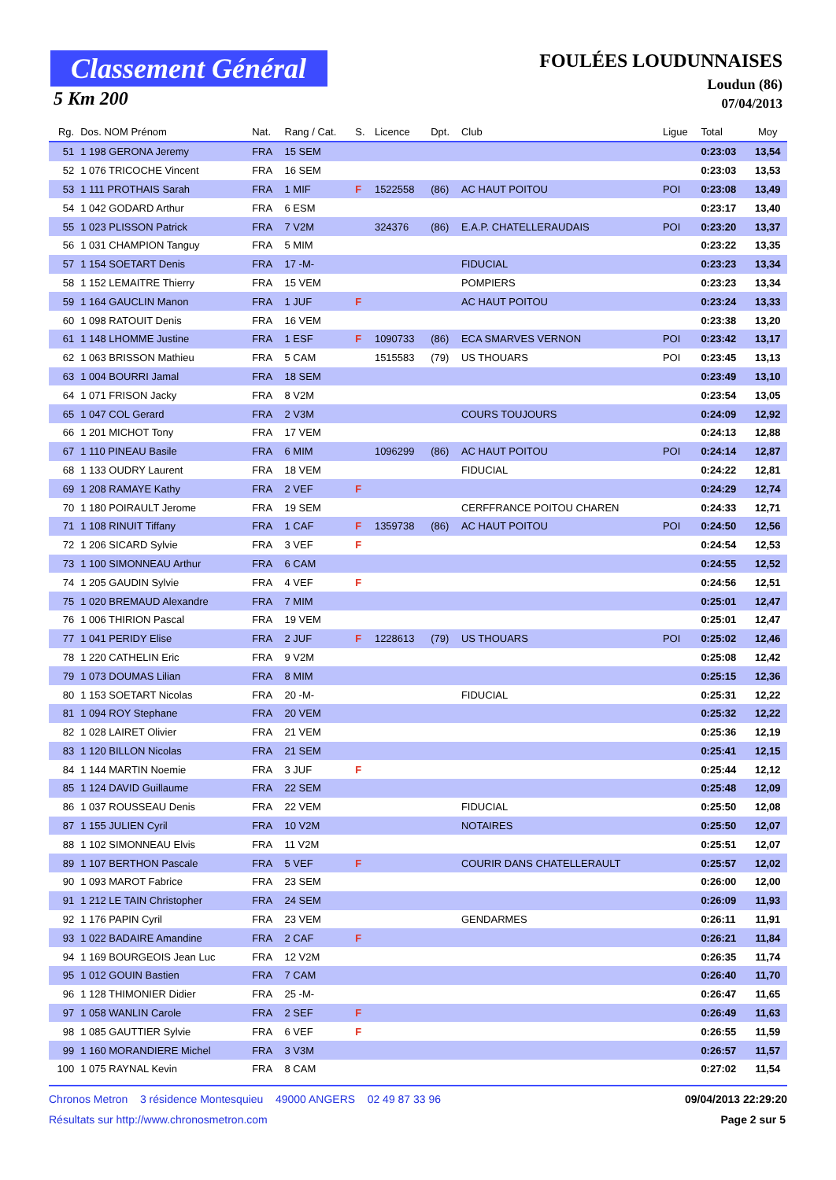Classement Général
5 Km 200
FOULÉES LOUDUNNAISES
Loudun (86)
07/04/2013
| Rg. | Dos. NOM Prénom | Nat. | Rang / Cat. | S. | Licence | Dpt. | Club | Ligue | Total | Moy |
| --- | --- | --- | --- | --- | --- | --- | --- | --- | --- | --- |
| 51 | 1 198 GERONA Jeremy | FRA | 15 SEM | | | | | | 0:23:03 | 13,54 |
| 52 | 1 076 TRICOCHE Vincent | FRA | 16 SEM | | | | | | 0:23:03 | 13,53 |
| 53 | 1 111 PROTHAIS Sarah | FRA | 1 MIF | F | 1522558 | (86) | AC HAUT POITOU | POI | 0:23:08 | 13,49 |
| 54 | 1 042 GODARD Arthur | FRA | 6 ESM | | | | | | 0:23:17 | 13,40 |
| 55 | 1 023 PLISSON Patrick | FRA | 7 V2M | | 324376 | (86) | E.A.P. CHATELLERAUDAIS | POI | 0:23:20 | 13,37 |
| 56 | 1 031 CHAMPION Tanguy | FRA | 5 MIM | | | | | | 0:23:22 | 13,35 |
| 57 | 1 154 SOETART Denis | FRA | 17 -M- | | | | FIDUCIAL | | 0:23:23 | 13,34 |
| 58 | 1 152 LEMAITRE Thierry | FRA | 15 VEM | | | | POMPIERS | | 0:23:23 | 13,34 |
| 59 | 1 164 GAUCLIN Manon | FRA | 1 JUF | F | | | AC HAUT POITOU | | 0:23:24 | 13,33 |
| 60 | 1 098 RATOUIT Denis | FRA | 16 VEM | | | | | | 0:23:38 | 13,20 |
| 61 | 1 148 LHOMME Justine | FRA | 1 ESF | F | 1090733 | (86) | ECA SMARVES VERNON | POI | 0:23:42 | 13,17 |
| 62 | 1 063 BRISSON Mathieu | FRA | 5 CAM | | 1515583 | (79) | US THOUARS | POI | 0:23:45 | 13,13 |
| 63 | 1 004 BOURRI Jamal | FRA | 18 SEM | | | | | | 0:23:49 | 13,10 |
| 64 | 1 071 FRISON Jacky | FRA | 8 V2M | | | | | | 0:23:54 | 13,05 |
| 65 | 1 047 COL Gerard | FRA | 2 V3M | | | | COURS TOUJOURS | | 0:24:09 | 12,92 |
| 66 | 1 201 MICHOT Tony | FRA | 17 VEM | | | | | | 0:24:13 | 12,88 |
| 67 | 1 110 PINEAU Basile | FRA | 6 MIM | | 1096299 | (86) | AC HAUT POITOU | POI | 0:24:14 | 12,87 |
| 68 | 1 133 OUDRY Laurent | FRA | 18 VEM | | | | FIDUCIAL | | 0:24:22 | 12,81 |
| 69 | 1 208 RAMAYE Kathy | FRA | 2 VEF | F | | | | | 0:24:29 | 12,74 |
| 70 | 1 180 POIRAULT Jerome | FRA | 19 SEM | | | | CERFFRANCE POITOU CHAREN | | 0:24:33 | 12,71 |
| 71 | 1 108 RINUIT Tiffany | FRA | 1 CAF | F | 1359738 | (86) | AC HAUT POITOU | POI | 0:24:50 | 12,56 |
| 72 | 1 206 SICARD Sylvie | FRA | 3 VEF | F | | | | | 0:24:54 | 12,53 |
| 73 | 1 100 SIMONNEAU Arthur | FRA | 6 CAM | | | | | | 0:24:55 | 12,52 |
| 74 | 1 205 GAUDIN Sylvie | FRA | 4 VEF | F | | | | | 0:24:56 | 12,51 |
| 75 | 1 020 BREMAUD Alexandre | FRA | 7 MIM | | | | | | 0:25:01 | 12,47 |
| 76 | 1 006 THIRION Pascal | FRA | 19 VEM | | | | | | 0:25:01 | 12,47 |
| 77 | 1 041 PERIDY Elise | FRA | 2 JUF | F | 1228613 | (79) | US THOUARS | POI | 0:25:02 | 12,46 |
| 78 | 1 220 CATHELIN Eric | FRA | 9 V2M | | | | | | 0:25:08 | 12,42 |
| 79 | 1 073 DOUMAS Lilian | FRA | 8 MIM | | | | | | 0:25:15 | 12,36 |
| 80 | 1 153 SOETART Nicolas | FRA | 20 -M- | | | | FIDUCIAL | | 0:25:31 | 12,22 |
| 81 | 1 094 ROY Stephane | FRA | 20 VEM | | | | | | 0:25:32 | 12,22 |
| 82 | 1 028 LAIRET Olivier | FRA | 21 VEM | | | | | | 0:25:36 | 12,19 |
| 83 | 1 120 BILLON Nicolas | FRA | 21 SEM | | | | | | 0:25:41 | 12,15 |
| 84 | 1 144 MARTIN Noemie | FRA | 3 JUF | F | | | | | 0:25:44 | 12,12 |
| 85 | 1 124 DAVID Guillaume | FRA | 22 SEM | | | | | | 0:25:48 | 12,09 |
| 86 | 1 037 ROUSSEAU Denis | FRA | 22 VEM | | | | FIDUCIAL | | 0:25:50 | 12,08 |
| 87 | 1 155 JULIEN Cyril | FRA | 10 V2M | | | | NOTAIRES | | 0:25:50 | 12,07 |
| 88 | 1 102 SIMONNEAU Elvis | FRA | 11 V2M | | | | | | 0:25:51 | 12,07 |
| 89 | 1 107 BERTHON Pascale | FRA | 5 VEF | F | | | COURIR DANS CHATELLERAULT | | 0:25:57 | 12,02 |
| 90 | 1 093 MAROT Fabrice | FRA | 23 SEM | | | | | | 0:26:00 | 12,00 |
| 91 | 1 212 LE TAIN Christopher | FRA | 24 SEM | | | | | | 0:26:09 | 11,93 |
| 92 | 1 176 PAPIN Cyril | FRA | 23 VEM | | | | GENDARMES | | 0:26:11 | 11,91 |
| 93 | 1 022 BADAIRE Amandine | FRA | 2 CAF | F | | | | | 0:26:21 | 11,84 |
| 94 | 1 169 BOURGEOIS Jean Luc | FRA | 12 V2M | | | | | | 0:26:35 | 11,74 |
| 95 | 1 012 GOUIN Bastien | FRA | 7 CAM | | | | | | 0:26:40 | 11,70 |
| 96 | 1 128 THIMONIER Didier | FRA | 25 -M- | | | | | | 0:26:47 | 11,65 |
| 97 | 1 058 WANLIN Carole | FRA | 2 SEF | F | | | | | 0:26:49 | 11,63 |
| 98 | 1 085 GAUTTIER Sylvie | FRA | 6 VEF | F | | | | | 0:26:55 | 11,59 |
| 99 | 1 160 MORANDIERE Michel | FRA | 3 V3M | | | | | | 0:26:57 | 11,57 |
| 100 | 1 075 RAYNAL Kevin | FRA | 8 CAM | | | | | | 0:27:02 | 11,54 |
Chronos Metron 3 résidence Montesquieu 49000 ANGERS 02 49 87 33 96 09/04/2013 22:29:20
Résultats sur http://www.chronosmetron.com Page 2 sur 5